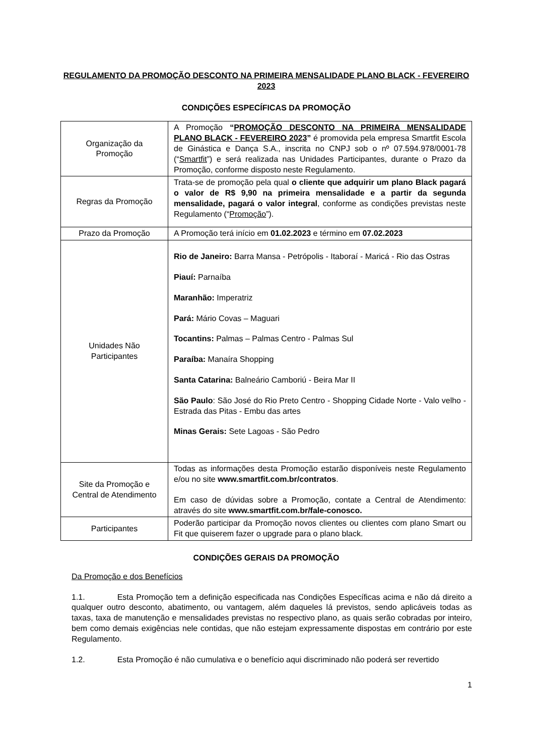REGULAMENTO DA PROMOÇÃO DESCONTO NA PRIMEIRA MENSALIDADE PLANO BLACK - FEVEREIRO 2023
CONDIÇÕES ESPECÍFICAS DA PROMOÇÃO
| Organização da Promoção | A Promoção “ PROMOÇÃO DESCONTO NA PRIMEIRA MENSALIDADE PLANO BLACK - FEVEREIRO 2023 ” é promovida pela empresa Smartfit Escola de Ginástica e Dança S.A., inscrita no CNPJ sob o nº 07.594.978/0001-78 (“ Smartfit ”) e será realizada nas Unidades Participantes, durante o Prazo da Promoção, conforme disposto neste Regulamento. |
| Regras da Promoção | Trata-se de promoção pela qual o cliente que adquirir um plano Black pagará o valor de R$ 9,90 na primeira mensalidade e a partir da segunda mensalidade, pagará o valor integral , conforme as condições previstas neste Regulamento (“ Promoção ”). |
| Prazo da Promoção | A Promoção terá início em 01.02.2023 e término em 07.02.2023 |
| Unidades Não Participantes | Rio de Janeiro: Barra Mansa - Petrópolis - Itaboraí - Maricá - Rio das Ostras Piauí: Parnaíba Maranhão: Imperatriz Pará: Mário Covas – Maguari Tocantins: Palmas – Palmas Centro - Palmas Sul Paraíba: Manaíra Shopping Santa Catarina: Balneário Camboriú - Beira Mar II São Paulo : São José do Rio Preto Centro - Shopping Cidade Norte - Valo velho - Estrada das Pitas - Embu das artes Minas Gerais: Sete Lagoas - São Pedro |
| Site da Promoção e Central de Atendimento | Todas as informações desta Promoção estarão disponíveis neste Regulamento e/ou no site www.smartfit.com.br/contratos . Em caso de dúvidas sobre a Promoção, contate a Central de Atendimento: através do site www.smartfit.com.br/fale-conosco. |
| Participantes | Poderão participar da Promoção novos clientes ou clientes com plano Smart ou Fit que quiserem fazer o upgrade para o plano black. |
CONDIÇÕES GERAIS DA PROMOÇÃO
Da Promoção e dos Benefícios
1.1. Esta Promoção tem a definição especificada nas Condições Específicas acima e não dá direito a qualquer outro desconto, abatimento, ou vantagem, além daqueles lá previstos, sendo aplicáveis todas as taxas, taxa de manutenção e mensalidades previstas no respectivo plano, as quais serão cobradas por inteiro, bem como demais exigências nele contidas, que não estejam expressamente dispostas em contrário por este Regulamento.
1.2. Esta Promoção é não cumulativa e o benefício aqui discriminado não poderá ser revertido
1